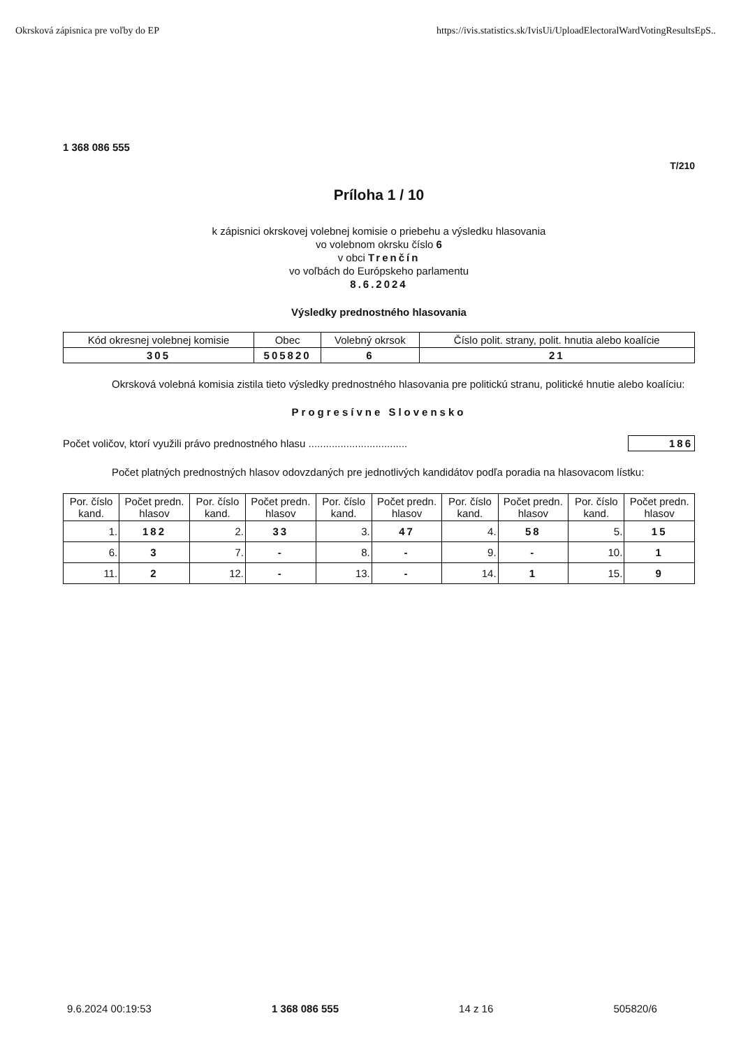Okrsková zápisnica pre voľby do EP https://ivis.statistics.sk/IvisUi/UploadElectoralWardVotingResultsEpS..
1 368 086 555
T/210
Príloha 1 / 10
k zápisnici okrskovej volebnej komisie o priebehu a výsledku hlasovania
vo volebnom okrsku číslo 6
v obci Trenčín
vo voľbách do Európskeho parlamentu
8.6.2024
Výsledky prednostného hlasovania
| Kód okresnej volebnej komisie | Obec | Volebný okrsok | Číslo polit. strany, polit. hnutia alebo koalície |
| --- | --- | --- | --- |
| 305 | 505820 | 6 | 21 |
Okrsková volebná komisia zistila tieto výsledky prednostného hlasovania pre politickú stranu, politické hnutie alebo koalíciu:
Progresívne Slovensko
Počet voličov, ktorí využili právo prednostného hlasu .................................. 186
Počet platných prednostných hlasov odovzdaných pre jednotlivých kandidátov podľa poradia na hlasovacom lístku:
| Por. číslo kand. | Počet predn. hlasov | Por. číslo kand. | Počet predn. hlasov | Por. číslo kand. | Počet predn. hlasov | Por. číslo kand. | Počet predn. hlasov | Por. číslo kand. | Počet predn. hlasov |
| --- | --- | --- | --- | --- | --- | --- | --- | --- | --- |
| 1. | 182 | 2. | 33 | 3. | 47 | 4. | 58 | 5. | 15 |
| 6. | 3 | 7. | - | 8. | - | 9. | - | 10. | 1 |
| 11. | 2 | 12. | - | 13. | - | 14. | 1 | 15. | 9 |
9.6.2024 00:19:53 1 368 086 555 14 z 16 505820/6